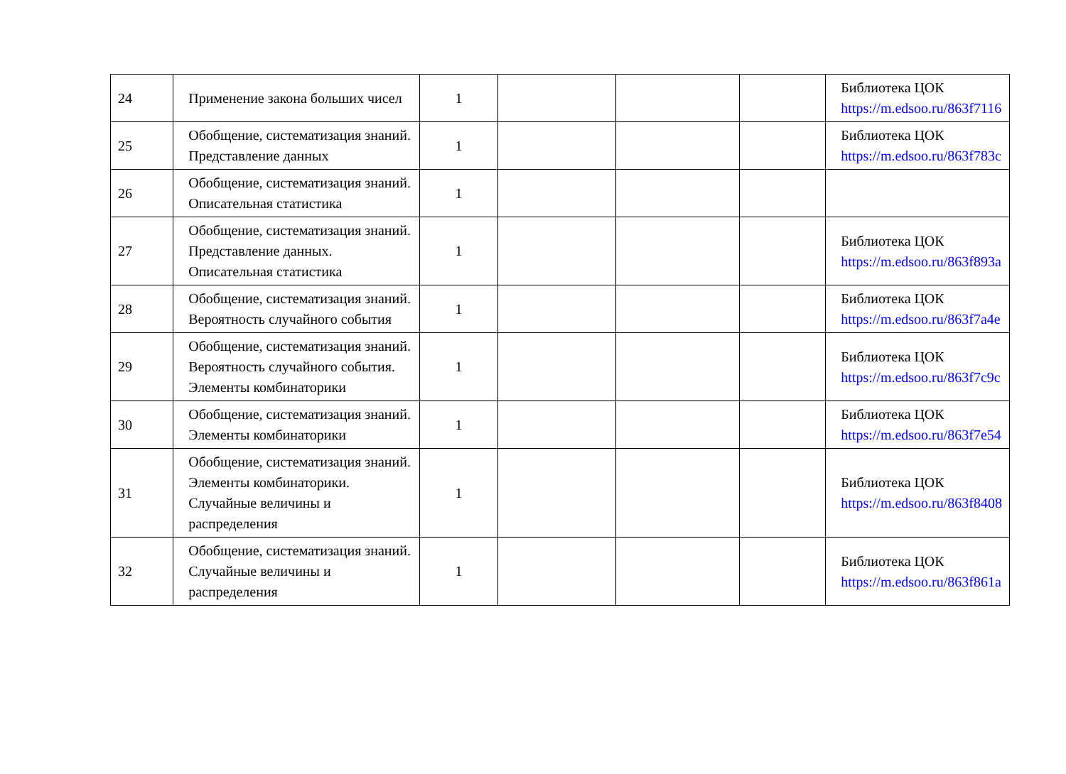| 24 | Применение закона больших чисел | 1 | | | | Библиотека ЦОК https://m.edsoo.ru/863f7116 |
| 25 | Обобщение, систематизация знаний. Представление данных | 1 | | | | Библиотека ЦОК https://m.edsoo.ru/863f783c |
| 26 | Обобщение, систематизация знаний. Описательная статистика | 1 | | | | |
| 27 | Обобщение, систематизация знаний. Представление данных. Описательная статистика | 1 | | | | Библиотека ЦОК https://m.edsoo.ru/863f893a |
| 28 | Обобщение, систематизация знаний. Вероятность случайного события | 1 | | | | Библиотека ЦОК https://m.edsoo.ru/863f7a4e |
| 29 | Обобщение, систематизация знаний. Вероятность случайного события. Элементы комбинаторики | 1 | | | | Библиотека ЦОК https://m.edsoo.ru/863f7c9c |
| 30 | Обобщение, систематизация знаний. Элементы комбинаторики | 1 | | | | Библиотека ЦОК https://m.edsoo.ru/863f7e54 |
| 31 | Обобщение, систематизация знаний. Элементы комбинаторики. Случайные величины и распределения | 1 | | | | Библиотека ЦОК https://m.edsoo.ru/863f8408 |
| 32 | Обобщение, систематизация знаний. Случайные величины и распределения | 1 | | | | Библиотека ЦОК https://m.edsoo.ru/863f861a |